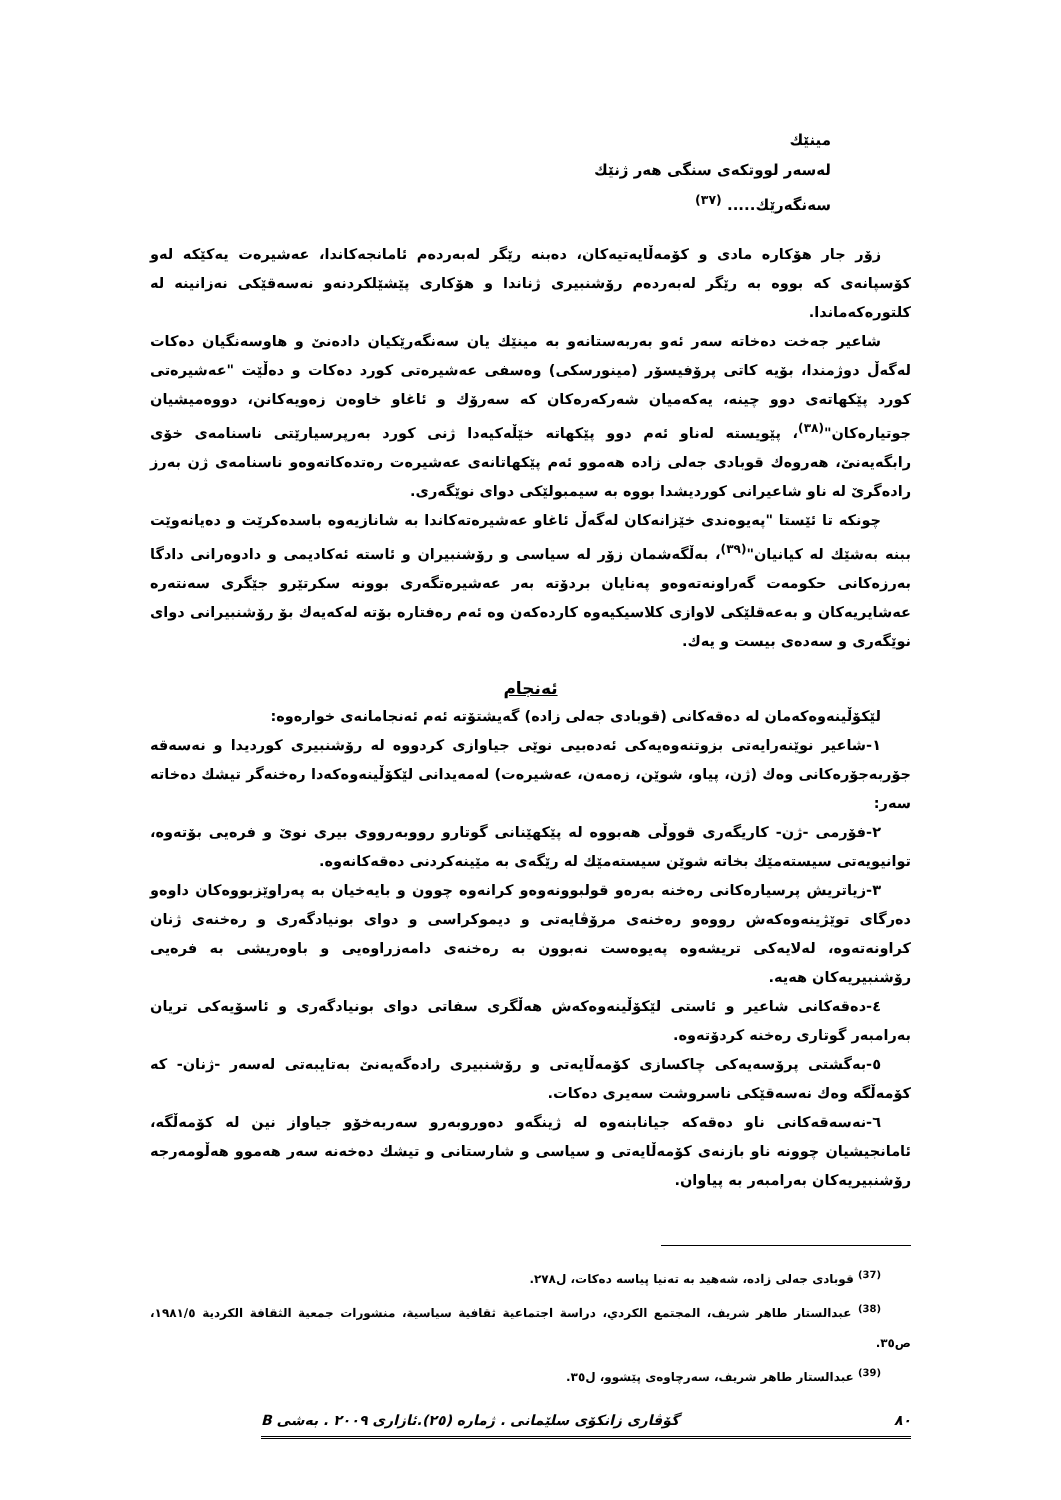مینێك
لەسەر لووتکەی سنگی هەر ژنێك
سەنگەرێك..... <sup>(٣٧)</sup>
زۆر جار هۆکارە مادی و کۆمەڵایەتیەکان، دەبنە رێگر لەبەردەم ئامانجەکاندا، عەشیرەت یەکێکە لەو کۆسپانەی کە بووە بە رێگر لەبەردەم رۆشنبیری ژناندا و هۆکاری پێشێلکردنەو نەسەقێکی نەزانینە لە کلتورەکەماندا.
شاعیر جەخت دەخاتە سەر ئەو بەربەستانەو بە مینێك یان سەنگەرێکیان دادەنێ و هاوسەنگیان دەکات لەگەڵ دوژمندا، بۆیە کاتی پرۆفیسۆر (مینورسکی) وەسفی عەشیرەتی کورد دەکات و دەڵێت "عەشیرەتی کورد پێکهاتەی دوو چینە، یەکەمیان شەرکەرەکان کە سەرۆك و ئاغاو خاوەن زەویەکانن، دووەمیشیان جوتیارەکان"<sup>(٣٨)</sup>، پێویستە لەناو ئەم دوو پێکهاتە خێڵەکیەدا ژنی کورد بەرپرسیارێتی ناسنامەی خۆی رابگەیەنێ، هەروەك قوبادی جەلی زادە هەموو ئەم پێکهاتانەی عەشیرەت رەتدەکاتەوەو ناسنامەی ژن بەرز رادەگرێ لە ناو شاعیرانی کوردیشدا بووە بە سیمبولێکی دوای نوێگەری.
چونکە تا ئێستا "پەیوەندی خێزانەکان لەگەڵ ئاغاو عەشیرەتەکاندا بە شانازیەوە باسدەکرێت و دەیانەوێت ببنە بەشێك لە کیانیان"<sup>(٣٩)</sup>، بەڵگەشمان زۆر لە سیاسی و رۆشنبیران و ئاستە ئەکادیمی و دادوەرانی دادگا بەرزەکانی حکومەت گەراونەتەوەو پەنایان بردۆتە بەر عەشیرەتگەری بوونە سکرتێرو جێگری سەنتەرە عەشایریەکان و بەعەقلێکی لاوازی کلاسیکیەوە کاردەکەن وە ئەم رەفتارە بۆتە لەکەیەك بۆ رۆشنبیرانی دوای نوێگەری و سەدەی بیست و یەك.
ئەنجام
لێکۆڵینەوەکەمان لە دەقەکانی (قوبادی جەلی زادە) گەیشتۆتە ئەم ئەنجامانەی خوارەوە:
١-شاعیر نوێنەرایەتی بزوتنەوەیەکی ئەدەبیی نوێی جیاوازی کردووە لە رۆشنبیری کوردیدا و نەسەقە جۆربەجۆرەکانی وەك (ژن، پیاو، شوێن، زەمەن، عەشیرەت) لەمەیدانی لێکۆڵینەوەکەدا رەخنەگر تیشك دەخاتە سەر:
٢-فۆرمی -ژن- کاریگەری قووڵی هەبووە لە پێکهێنانی گوتارو رووبەرووی بیری نوێ و فرەیی بۆتەوە، توانیویەتی سیستەمێك بخاتە شوێن سیستەمێك لە رێگەی بە مێینەکردنی دەقەکانەوە.
٣-زیاتریش پرسیارەکانی رەخنە بەرەو قولبوونەوەو کرانەوە چوون و بایەخیان بە پەراوێزبووەکان داوەو دەرگای توێژینەوەکەش رووەو رەخنەی مرۆڤایەتی و دیموکراسی و دوای بونیادگەری و رەخنەی ژنان کراونەتەوە، لەلایەکی تریشەوە پەیوەست نەبوون بە رەخنەی دامەزراوەیی و باوەریشی بە فرەیی رۆشنبیریەکان هەیە.
٤-دەقەکانی شاعیر و ئاستی لێکۆڵینەوەکەش هەڵگری سفاتی دوای بونیادگەری و ئاسۆیەکی تریان بەرامبەر گوتاری رەخنە کردۆتەوە.
٥-بەگشتی پرۆسەیەکی چاکسازی کۆمەڵایەتی و رۆشنبیری رادەگەیەنێ بەتایبەتی لەسەر -ژنان- کە کۆمەڵگە وەك نەسەقێکی ناسروشت سەیری دەکات.
٦-نەسەقەکانی ناو دەقەکە جیانابنەوە لە ژینگەو دەوروبەرو سەربەخۆو جیاواز نین لە کۆمەڵگە، ئامانجیشیان چوونە ناو بازنەی کۆمەڵایەتی و سیاسی و شارستانی و تیشك دەخەنە سەر هەموو هەڵومەرجە رۆشنبیریەکان بەرامبەر بە پیاوان.
<sup>(37)</sup> قوبادی جەلی زادە، شەهید بە تەنیا پیاسە دەکات، ل٢٧٨.
<sup>(38)</sup> عبدالستار طاهر شریف، المجتمع الکردي، دراسة اجتماعیة ثقافیة سیاسیة، منشورات جمعیة الثقافة الکردیة ١٩٨١/٥، ص٣٥.
<sup>(39)</sup> عبدالستار طاهر شریف، سەرچاوەی پێشوو، ل٣٥.
٨٠ گۆڤاری زانکۆی سلێمانی . ژمارە (٢٥).ئازاری ٢٠٠٩ . بەشی B